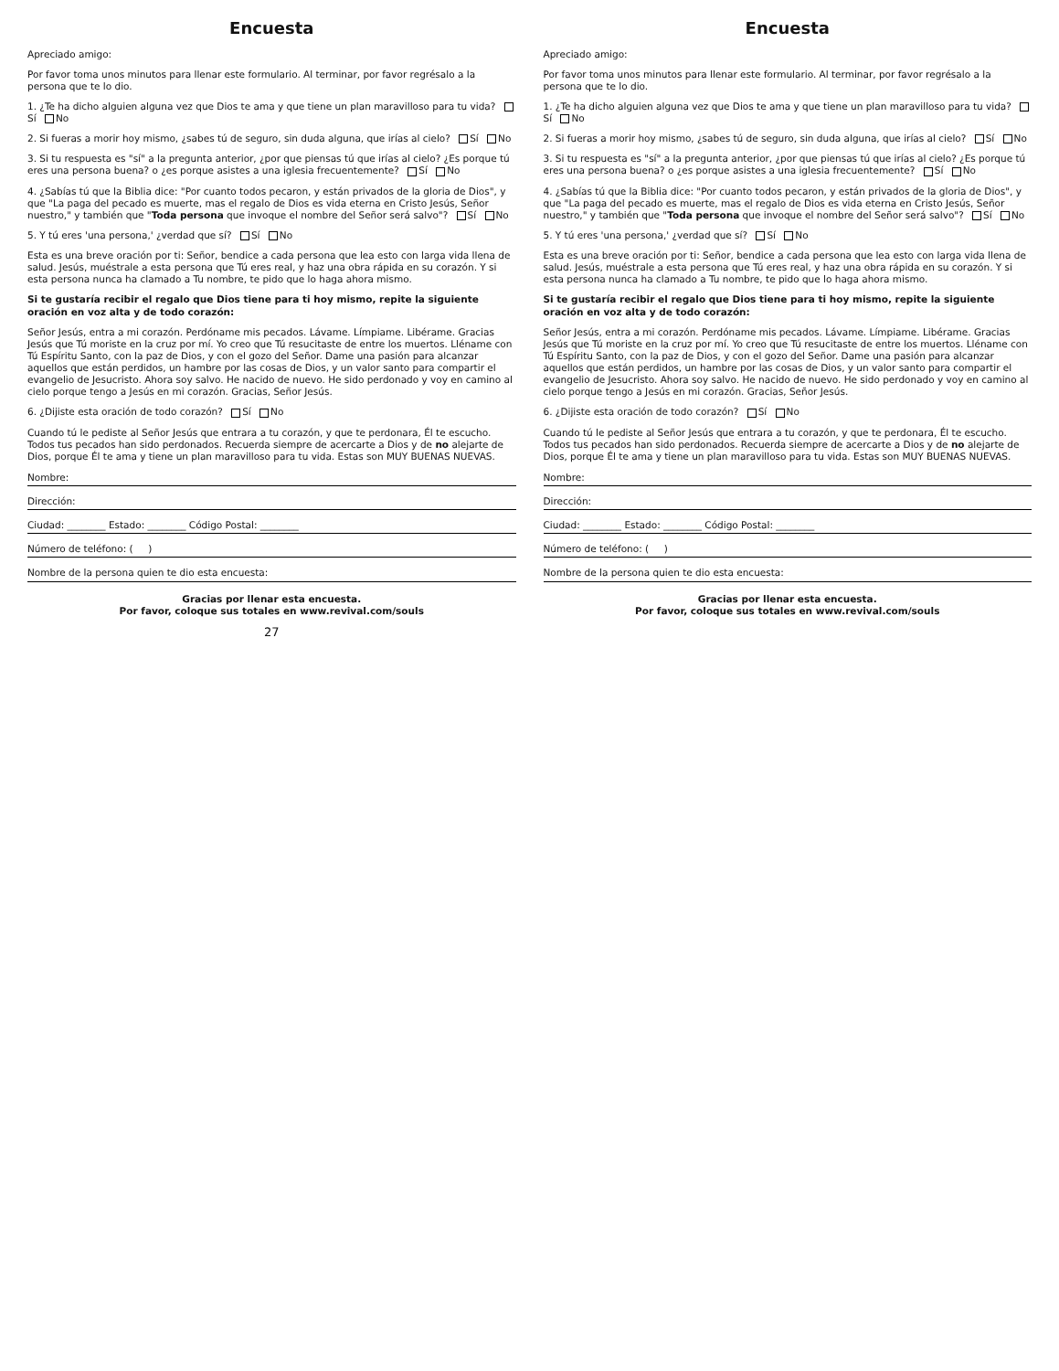Encuesta
Apreciado amigo:
Por favor toma unos minutos para llenar este formulario. Al terminar, por favor regrésalo a la persona que te lo dio.
1. ¿Te ha dicho alguien alguna vez que Dios te ama y que tiene un plan maravilloso para tu vida? Sí No
2. Si fueras a morir hoy mismo, ¿sabes tú de seguro, sin duda alguna, que irías al cielo? Sí No
3. Si tu respuesta es "sí" a la pregunta anterior, ¿por que piensas tú que irías al cielo? ¿Es porque tú eres una persona buena? o ¿es porque asistes a una iglesia frecuentemente? Sí No
4. ¿Sabías tú que la Biblia dice: "Por cuanto todos pecaron, y están privados de la gloria de Dios", y que "La paga del pecado es muerte, mas el regalo de Dios es vida eterna en Cristo Jesús, Señor nuestro," y también que "Toda persona que invoque el nombre del Señor será salvo"? Sí No
5. Y tú eres 'una persona,' ¿verdad que sí? Sí No
Esta es una breve oración por ti: Señor, bendice a cada persona que lea esto con larga vida llena de salud. Jesús, muéstrale a esta persona que Tú eres real, y haz una obra rápida en su corazón. Y si esta persona nunca ha clamado a Tu nombre, te pido que lo haga ahora mismo.
Si te gustaría recibir el regalo que Dios tiene para ti hoy mismo, repite la siguiente oración en voz alta y de todo corazón:
Señor Jesús, entra a mi corazón. Perdóname mis pecados. Lávame. Límpiame. Libérame. Gracias Jesús que Tú moriste en la cruz por mí. Yo creo que Tú resucitaste de entre los muertos. Lléname con Tú Espíritu Santo, con la paz de Dios, y con el gozo del Señor. Dame una pasión para alcanzar aquellos que están perdidos, un hambre por las cosas de Dios, y un valor santo para compartir el evangelio de Jesucristo. Ahora soy salvo. He nacido de nuevo. He sido perdonado y voy en camino al cielo porque tengo a Jesús en mi corazón. Gracias, Señor Jesús.
6. ¿Dijiste esta oración de todo corazón? Sí No
Cuando tú le pediste al Señor Jesús que entrara a tu corazón, y que te perdonara, Él te escucho. Todos tus pecados han sido perdonados. Recuerda siempre de acercarte a Dios y de no alejarte de Dios, porque Él te ama y tiene un plan maravilloso para tu vida. Estas son MUY BUENAS NUEVAS.
Nombre:
Dirección:
Ciudad: ________ Estado: ________ Código Postal: ________
Número de teléfono: ( )
Nombre de la persona quien te dio esta encuesta:
Gracias por llenar esta encuesta.
Por favor, coloque sus totales en www.revival.com/souls
27
Encuesta
Apreciado amigo:
Por favor toma unos minutos para llenar este formulario. Al terminar, por favor regrésalo a la persona que te lo dio.
1. ¿Te ha dicho alguien alguna vez que Dios te ama y que tiene un plan maravilloso para tu vida? Sí No
2. Si fueras a morir hoy mismo, ¿sabes tú de seguro, sin duda alguna, que irías al cielo? Sí No
3. Si tu respuesta es "sí" a la pregunta anterior, ¿por que piensas tú que irías al cielo? ¿Es porque tú eres una persona buena? o ¿es porque asistes a una iglesia frecuentemente? Sí No
4. ¿Sabías tú que la Biblia dice: "Por cuanto todos pecaron, y están privados de la gloria de Dios", y que "La paga del pecado es muerte, mas el regalo de Dios es vida eterna en Cristo Jesús, Señor nuestro," y también que "Toda persona que invoque el nombre del Señor será salvo"? Sí No
5. Y tú eres 'una persona,' ¿verdad que sí? Sí No
Esta es una breve oración por ti: Señor, bendice a cada persona que lea esto con larga vida llena de salud. Jesús, muéstrale a esta persona que Tú eres real, y haz una obra rápida en su corazón. Y si esta persona nunca ha clamado a Tu nombre, te pido que lo haga ahora mismo.
Si te gustaría recibir el regalo que Dios tiene para ti hoy mismo, repite la siguiente oración en voz alta y de todo corazón:
Señor Jesús, entra a mi corazón. Perdóname mis pecados. Lávame. Límpiame. Libérame. Gracias Jesús que Tú moriste en la cruz por mí. Yo creo que Tú resucitaste de entre los muertos. Lléname con Tú Espíritu Santo, con la paz de Dios, y con el gozo del Señor. Dame una pasión para alcanzar aquellos que están perdidos, un hambre por las cosas de Dios, y un valor santo para compartir el evangelio de Jesucristo. Ahora soy salvo. He nacido de nuevo. He sido perdonado y voy en camino al cielo porque tengo a Jesús en mi corazón. Gracias, Señor Jesús.
6. ¿Dijiste esta oración de todo corazón? Sí No
Cuando tú le pediste al Señor Jesús que entrara a tu corazón, y que te perdonara, Él te escucho. Todos tus pecados han sido perdonados. Recuerda siempre de acercarte a Dios y de no alejarte de Dios, porque Él te ama y tiene un plan maravilloso para tu vida. Estas son MUY BUENAS NUEVAS.
Nombre:
Dirección:
Ciudad: ________ Estado: ________ Código Postal: ________
Número de teléfono: ( )
Nombre de la persona quien te dio esta encuesta:
Gracias por llenar esta encuesta.
Por favor, coloque sus totales en www.revival.com/souls